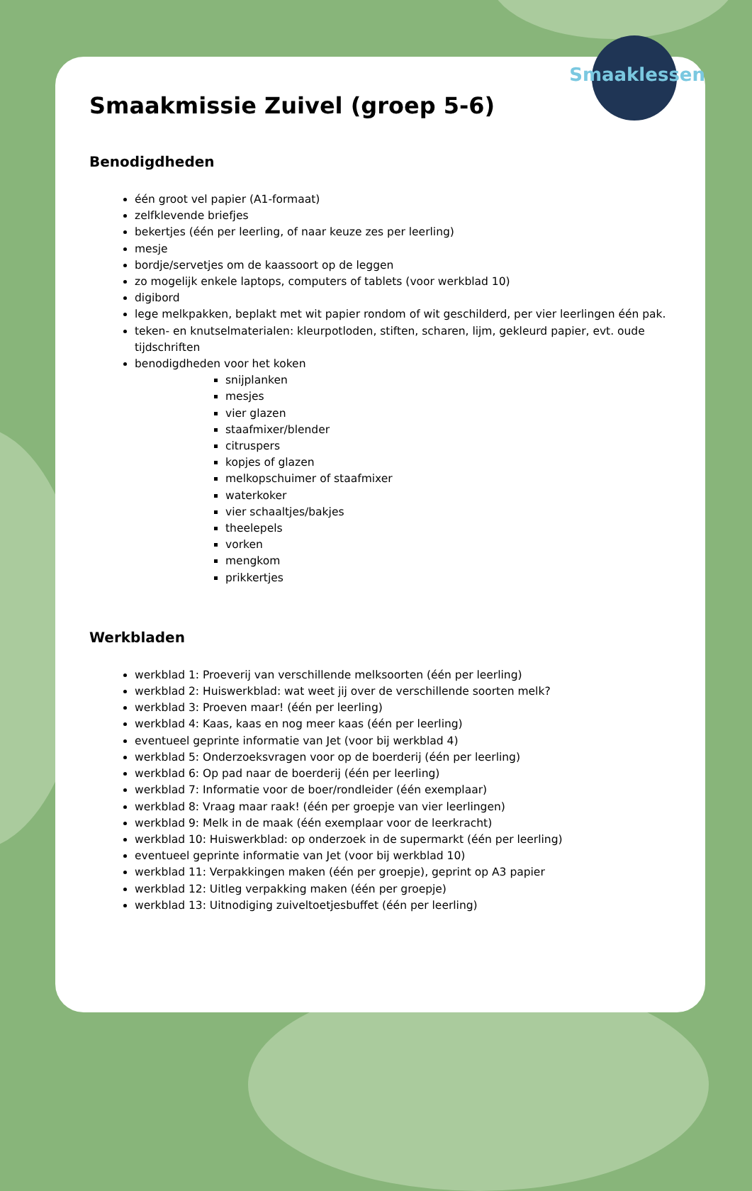Smaaklessen
Smaakmissie Zuivel (groep 5-6)
Benodigdheden
één groot vel papier (A1-formaat)
zelfklevende briefjes
bekertjes (één per leerling, of naar keuze zes per leerling)
mesje
bordje/servetjes om de kaassoort op de leggen
zo mogelijk enkele laptops, computers of tablets (voor werkblad 10)
digibord
lege melkpakken, beplakt met wit papier rondom of wit geschilderd, per vier leerlingen één pak.
teken- en knutselmaterialen: kleurpotloden, stiften, scharen, lijm, gekleurd papier, evt. oude tijdschriften
benodigdheden voor het koken
snijplanken
mesjes
vier glazen
staafmixer/blender
citruspers
kopjes of glazen
melkopschuimer of staafmixer
waterkoker
vier schaaltjes/bakjes
theelepels
vorken
mengkom
prikkertjes
Werkbladen
werkblad 1: Proeverij van verschillende melksoorten (één per leerling)
werkblad 2: Huiswerkblad: wat weet jij over de verschillende soorten melk?
werkblad 3: Proeven maar! (één per leerling)
werkblad 4: Kaas, kaas en nog meer kaas (één per leerling)
eventueel geprinte informatie van Jet (voor bij werkblad 4)
werkblad 5: Onderzoeksvragen voor op de boerderij (één per leerling)
werkblad 6: Op pad naar de boerderij (één per leerling)
werkblad 7: Informatie voor de boer/rondleider (één exemplaar)
werkblad 8: Vraag maar raak! (één per groepje van vier leerlingen)
werkblad 9: Melk in de maak (één exemplaar voor de leerkracht)
werkblad 10: Huiswerkblad: op onderzoek in de supermarkt (één per leerling)
eventueel geprinte informatie van Jet (voor bij werkblad 10)
werkblad 11: Verpakkingen maken (één per groepje), geprint op A3 papier
werkblad 12: Uitleg verpakking maken (één per groepje)
werkblad 13: Uitnodiging zuiveltoetjesbuffet (één per leerling)